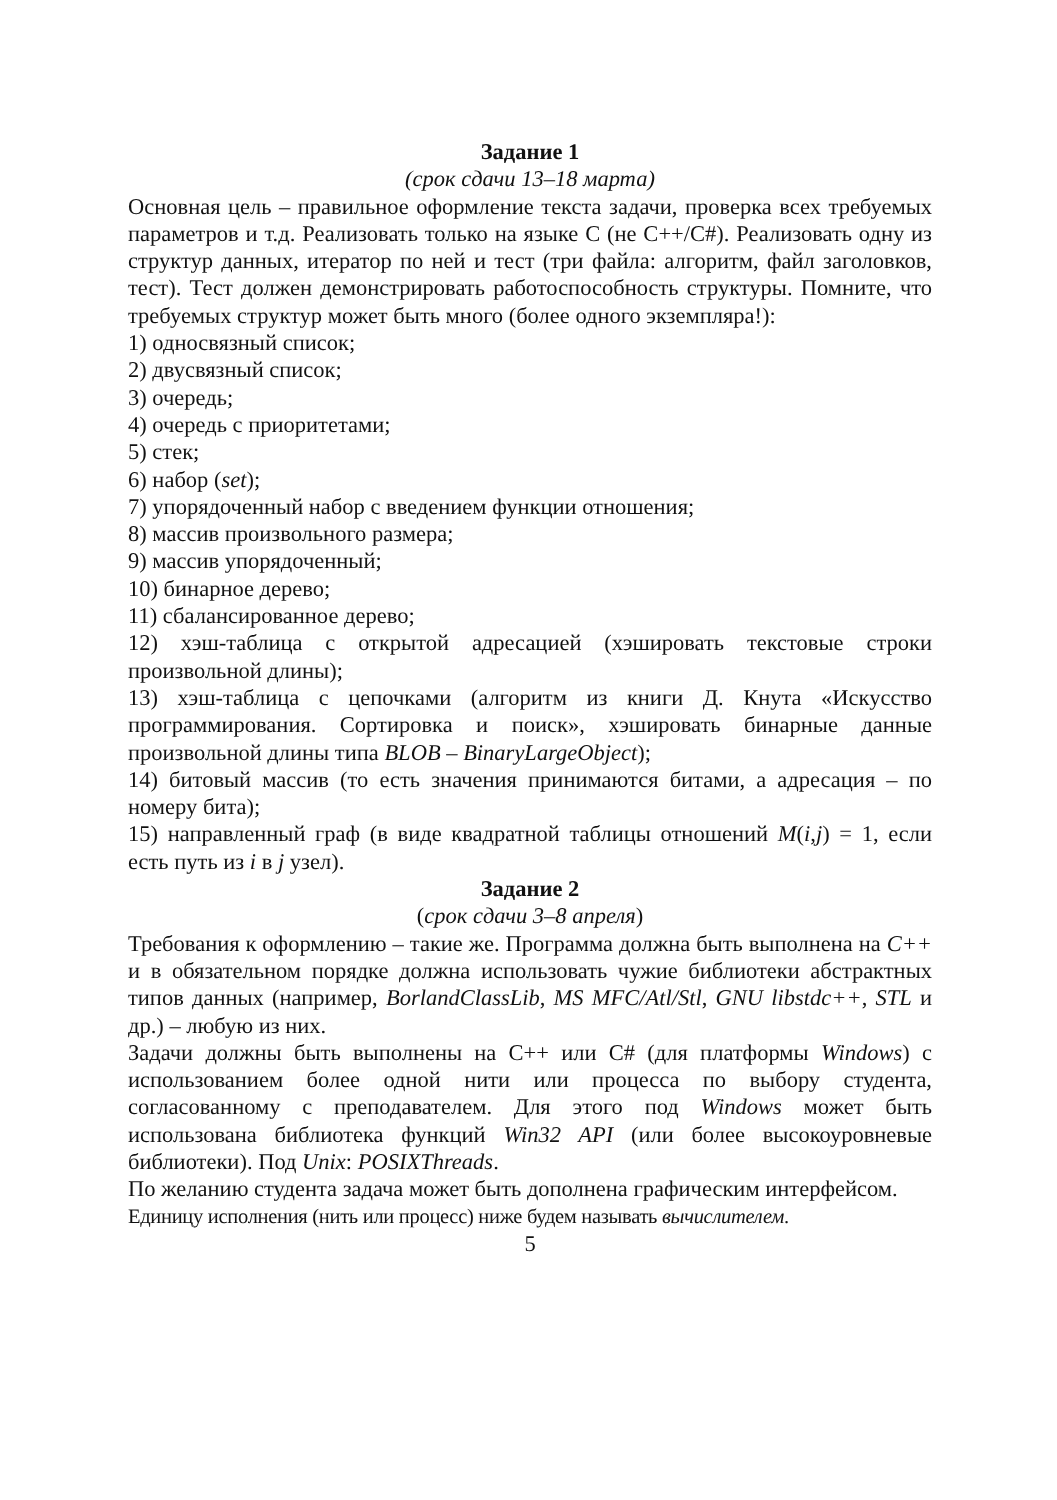Задание 1
(срок сдачи 13–18 марта)
Основная цель – правильное оформление текста задачи, проверка всех требуемых параметров и т.д. Реализовать только на языке С (не С++/С#). Реализовать одну из структур данных, итератор по ней и тест (три файла: алгоритм, файл заголовков, тест). Тест должен демонстрировать работоспособность структуры. Помните, что требуемых структур может быть много (более одного экземпляра!):
1) односвязный список;
2) двусвязный список;
3) очередь;
4) очередь с приоритетами;
5) стек;
6) набор (set);
7) упорядоченный набор с введением функции отношения;
8) массив произвольного размера;
9) массив упорядоченный;
10) бинарное дерево;
11) сбалансированное дерево;
12) хэш-таблица с открытой адресацией (хэшировать текстовые строки произвольной длины);
13) хэш-таблица с цепочками (алгоритм из книги Д. Кнута «Искусство программирования. Сортировка и поиск», хэшировать бинарные данные произвольной длины типа BLOB – BinaryLargeObject);
14) битовый массив (то есть значения принимаются битами, а адресация – по номеру бита);
15) направленный граф (в виде квадратной таблицы отношений M(i,j) = 1, если есть путь из i в j узел).
Задание 2
(срок сдачи 3–8 апреля)
Требования к оформлению – такие же. Программа должна быть выполнена на C++ и в обязательном порядке должна использовать чужие библиотеки абстрактных типов данных (например, BorlandClassLib, MS MFC/Atl/Stl, GNU libstdc++, STL и др.) – любую из них.
Задачи должны быть выполнены на C++ или C# (для платформы Windows) с использованием более одной нити или процесса по выбору студента, согласованному с преподавателем. Для этого под Windows может быть использована библиотека функций Win32 API (или более высокоуровневые библиотеки). Под Unix: POSIXThreads.
По желанию студента задача может быть дополнена графическим интерфейсом.
Единицу исполнения (нить или процесс) ниже будем называть вычислителем.
5